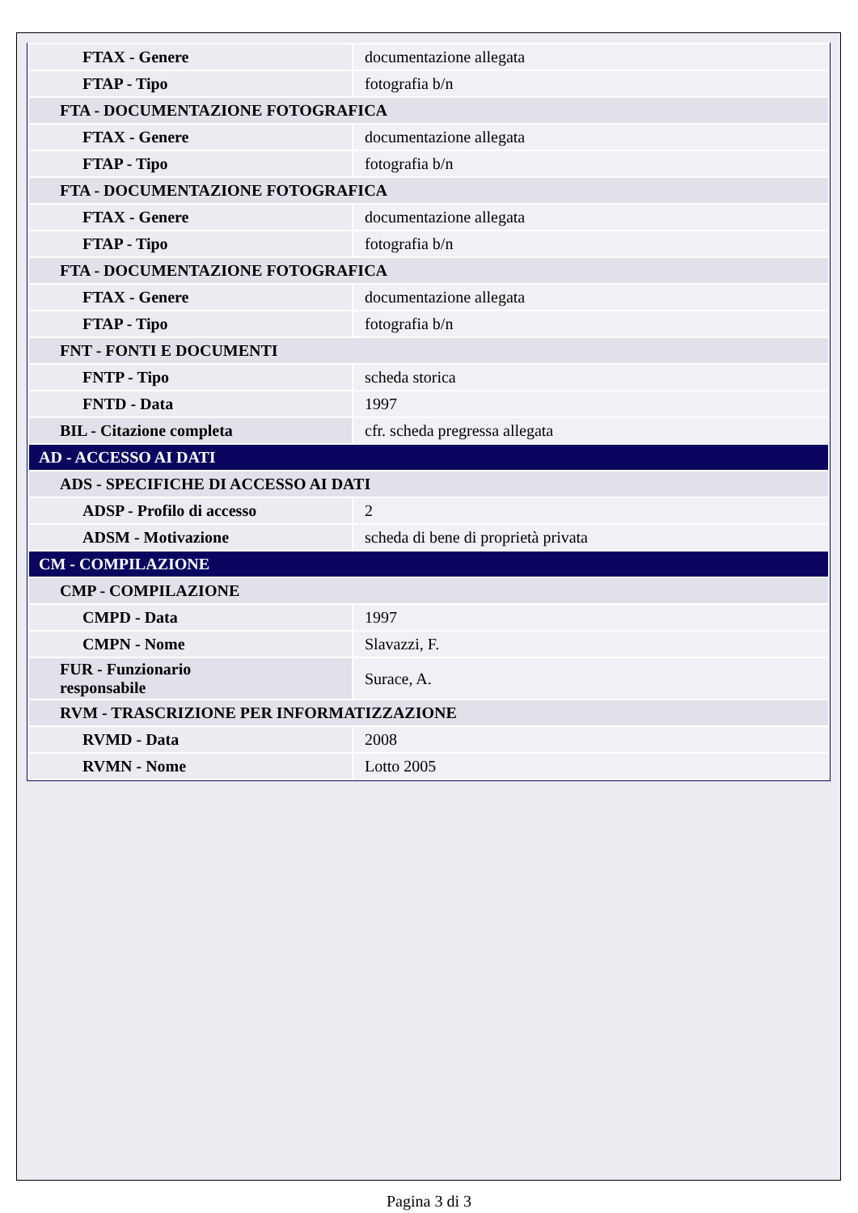| FTAX - Genere | documentazione allegata |
| FTAP - Tipo | fotografia b/n |
| FTA - DOCUMENTAZIONE FOTOGRAFICA | |
| FTAX - Genere | documentazione allegata |
| FTAP - Tipo | fotografia b/n |
| FTA - DOCUMENTAZIONE FOTOGRAFICA | |
| FTAX - Genere | documentazione allegata |
| FTAP - Tipo | fotografia b/n |
| FTA - DOCUMENTAZIONE FOTOGRAFICA | |
| FTAX - Genere | documentazione allegata |
| FTAP - Tipo | fotografia b/n |
| FNT - FONTI E DOCUMENTI | |
| FNTP - Tipo | scheda storica |
| FNTD - Data | 1997 |
| BIL - Citazione completa | cfr. scheda pregressa allegata |
| AD - ACCESSO AI DATI | |
| ADS - SPECIFICHE DI ACCESSO AI DATI | |
| ADSP - Profilo di accesso | 2 |
| ADSM - Motivazione | scheda di bene di proprietà privata |
| CM - COMPILAZIONE | |
| CMP - COMPILAZIONE | |
| CMPD - Data | 1997 |
| CMPN - Nome | Slavazzi, F. |
| FUR - Funzionario responsabile | Surace, A. |
| RVM - TRASCRIZIONE PER INFORMATIZZAZIONE | |
| RVMD - Data | 2008 |
| RVMN - Nome | Lotto 2005 |
Pagina 3 di 3